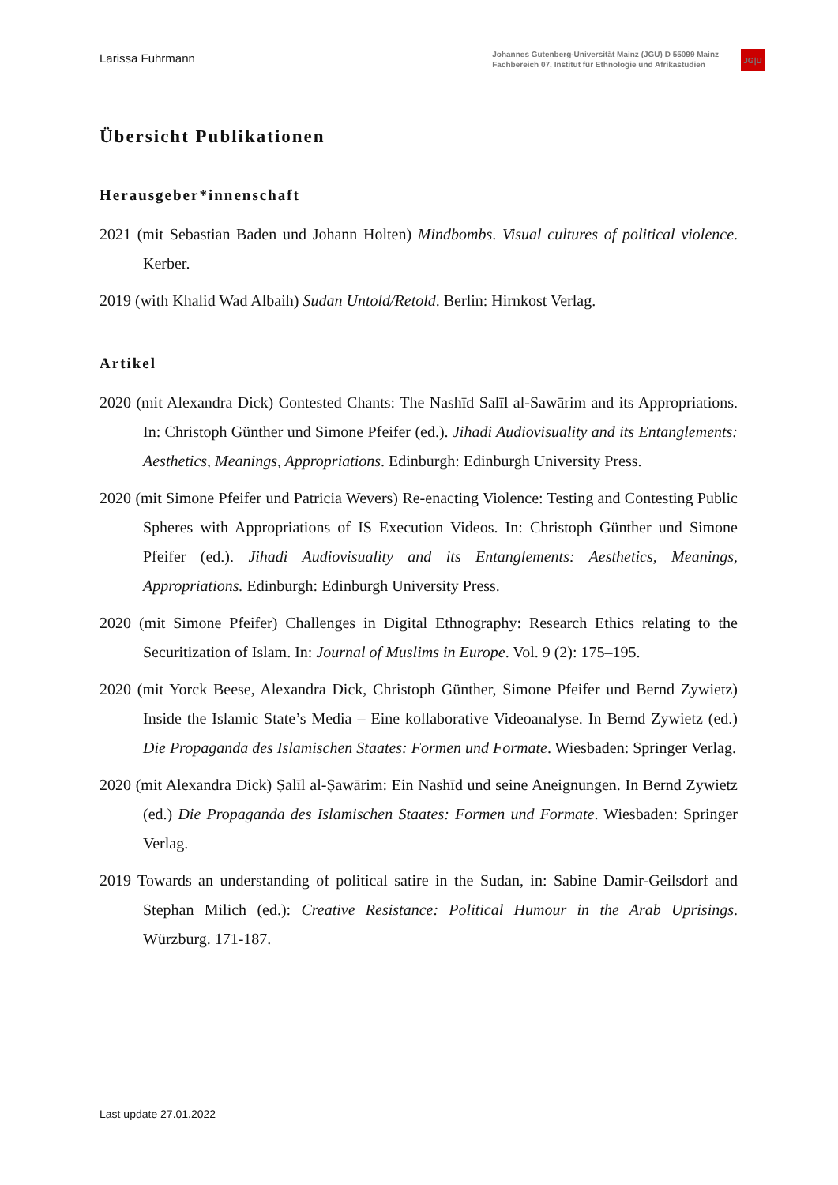Larissa Fuhrmann
Johannes Gutenberg-Universität Mainz (JGU) D 55099 Mainz
Fachbereich 07, Institut für Ethnologie und Afrikastudien
JG|U
Übersicht Publikationen
Herausgeber*innenschaft
2021 (mit Sebastian Baden und Johann Holten) Mindbombs. Visual cultures of political violence. Kerber.
2019 (with Khalid Wad Albaih) Sudan Untold/Retold. Berlin: Hirnkost Verlag.
Artikel
2020 (mit Alexandra Dick) Contested Chants: The Nashīd Salīl al-Sawārim and its Appropriations. In: Christoph Günther und Simone Pfeifer (ed.). Jihadi Audiovisuality and its Entanglements: Aesthetics, Meanings, Appropriations. Edinburgh: Edinburgh University Press.
2020 (mit Simone Pfeifer und Patricia Wevers) Re-enacting Violence: Testing and Contesting Public Spheres with Appropriations of IS Execution Videos. In: Christoph Günther und Simone Pfeifer (ed.). Jihadi Audiovisuality and its Entanglements: Aesthetics, Meanings, Appropriations. Edinburgh: Edinburgh University Press.
2020 (mit Simone Pfeifer) Challenges in Digital Ethnography: Research Ethics relating to the Securitization of Islam. In: Journal of Muslims in Europe. Vol. 9 (2): 175–195.
2020 (mit Yorck Beese, Alexandra Dick, Christoph Günther, Simone Pfeifer und Bernd Zywietz) Inside the Islamic State’s Media – Eine kollaborative Videoanalyse. In Bernd Zywietz (ed.) Die Propaganda des Islamischen Staates: Formen und Formate. Wiesbaden: Springer Verlag.
2020 (mit Alexandra Dick) Ṣalīl al-Ṣawārim: Ein Nashīd und seine Aneignungen. In Bernd Zywietz (ed.) Die Propaganda des Islamischen Staates: Formen und Formate. Wiesbaden: Springer Verlag.
2019 Towards an understanding of political satire in the Sudan, in: Sabine Damir-Geilsdorf and Stephan Milich (ed.): Creative Resistance: Political Humour in the Arab Uprisings. Würzburg. 171-187.
Last update 27.01.2022